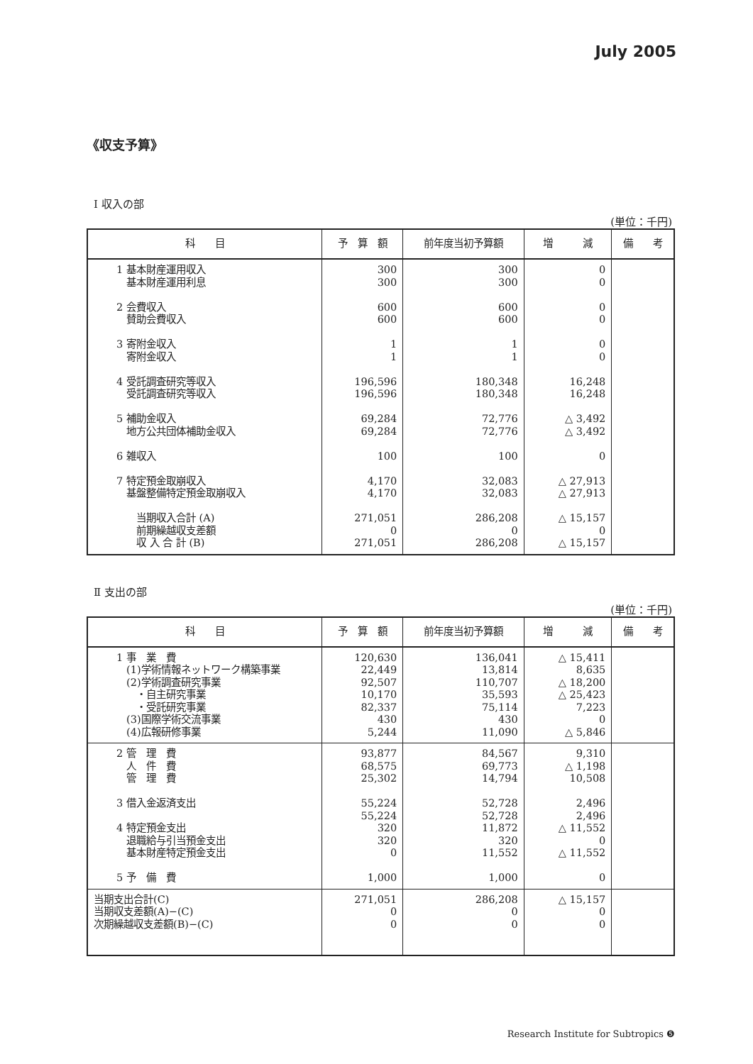July 2005
《収支予算》
Ⅰ 収入の部
(単位：千円)
| 科 目 | 予 算 額 | 前年度当初予算額 | 増 減 | 備 考 |
| --- | --- | --- | --- | --- |
| 1 基本財産運用収入 基本財産運用利息 2 会費収入 賛助会費収入 3 寄附金収入 寄附金収入 4 受託調査研究等収入 受託調査研究等収入 5 補助金収入 地方公共団体補助金収入 6 雑収入 7 特定預金取崩収入 基盤整備特定預金取崩収入 当期収入合計 (A) 前期繰越収支差額 収 入 合 計 (B) | 300 300 600 600 1 1 196,596 196,596 69,284 69,284 100 4,170 4,170 271,051 0 271,051 | 300 300 600 600 1 1 180,348 180,348 72,776 72,776 100 32,083 32,083 286,208 0 286,208 | 0 0 0 0 0 0 16,248 16,248 △ 3,492 △ 3,492 0 △ 27,913 △ 27,913 △ 15,157 0 △ 15,157 | |
Ⅱ 支出の部
(単位：千円)
| 科 目 | 予 算 額 | 前年度当初予算額 | 増 減 | 備 考 |
| --- | --- | --- | --- | --- |
| 1 事 業 費 (1)学術情報ネットワーク構築事業 (2)学術調査研究事業 ・自主研究事業 ・受託研究事業 (3)国際学術交流事業 (4)広報研修事業 | 120,630 22,449 92,507 10,170 82,337 430 5,244 | 136,041 13,814 110,707 35,593 75,114 430 11,090 | △ 15,411 8,635 △ 18,200 △ 25,423 7,223 0 △ 5,846 | |
| 2 管 理 費 人 件 費 管 理 費 3 借入金返済支出 4 特定預金支出 退職給与引当預金支出 基本財産特定預金支出 5 予 備 費 | 93,877 68,575 25,302 55,224 55,224 320 320 0 1,000 | 84,567 69,773 14,794 52,728 52,728 11,872 320 11,552 1,000 | 9,310 △ 1,198 10,508 2,496 2,496 △ 11,552 0 △ 11,552 0 | |
| 当期支出合計(C) 当期収支差額(A)−(C) 次期繰越収支差額(B)−(C) | 271,051 0 0 | 286,208 0 0 | △ 15,157 0 0 | |
Research Institute for Subtropics ❺